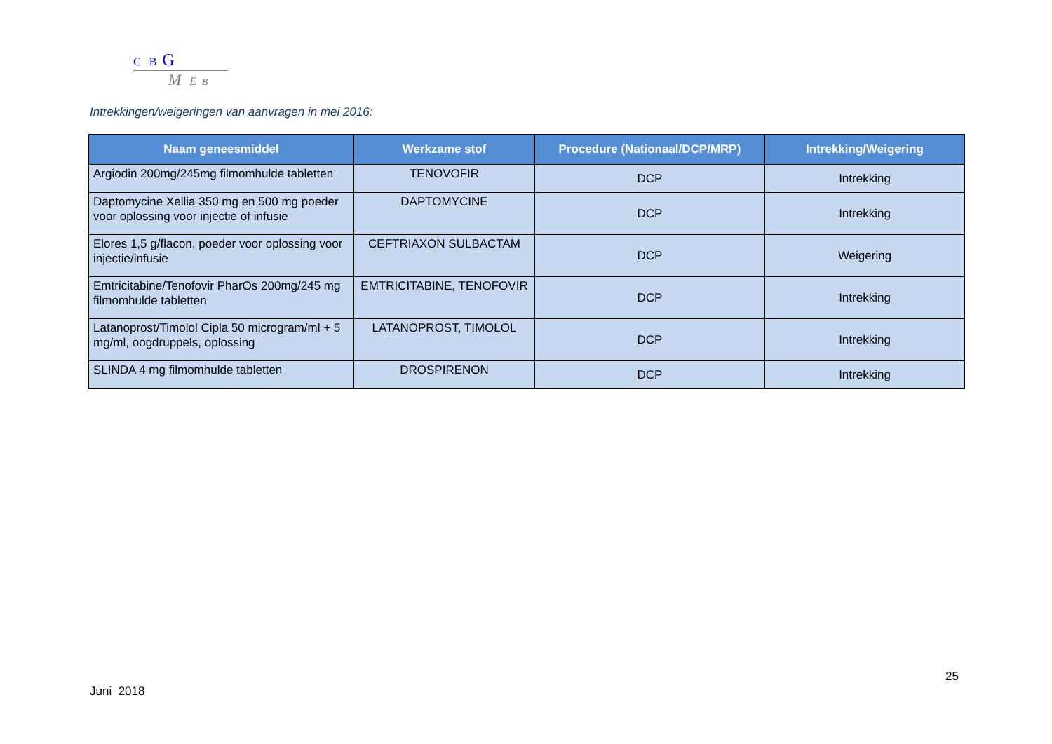C B G
M E B
Intrekkingen/weigeringen van aanvragen in mei 2016:
| Naam geneesmiddel | Werkzame stof | Procedure (Nationaal/DCP/MRP) | Intrekking/Weigering |
| --- | --- | --- | --- |
| Argiodin 200mg/245mg filmomhulde tabletten | TENOVOFIR | DCP | Intrekking |
| Daptomycine Xellia 350 mg en 500 mg poeder voor oplossing voor injectie of infusie | DAPTOMYCINE | DCP | Intrekking |
| Elores 1,5 g/flacon, poeder voor oplossing voor injectie/infusie | CEFTRIAXON SULBACTAM | DCP | Weigering |
| Emtricitabine/Tenofovir PharOs 200mg/245 mg filmomhulde tabletten | EMTRICITABINE, TENOFOVIR | DCP | Intrekking |
| Latanoprost/Timolol Cipla 50 microgram/ml + 5 mg/ml, oogdruppels, oplossing | LATANOPROST, TIMOLOL | DCP | Intrekking |
| SLINDA 4 mg filmomhulde tabletten | DROSPIRENON | DCP | Intrekking |
25
Juni 2018